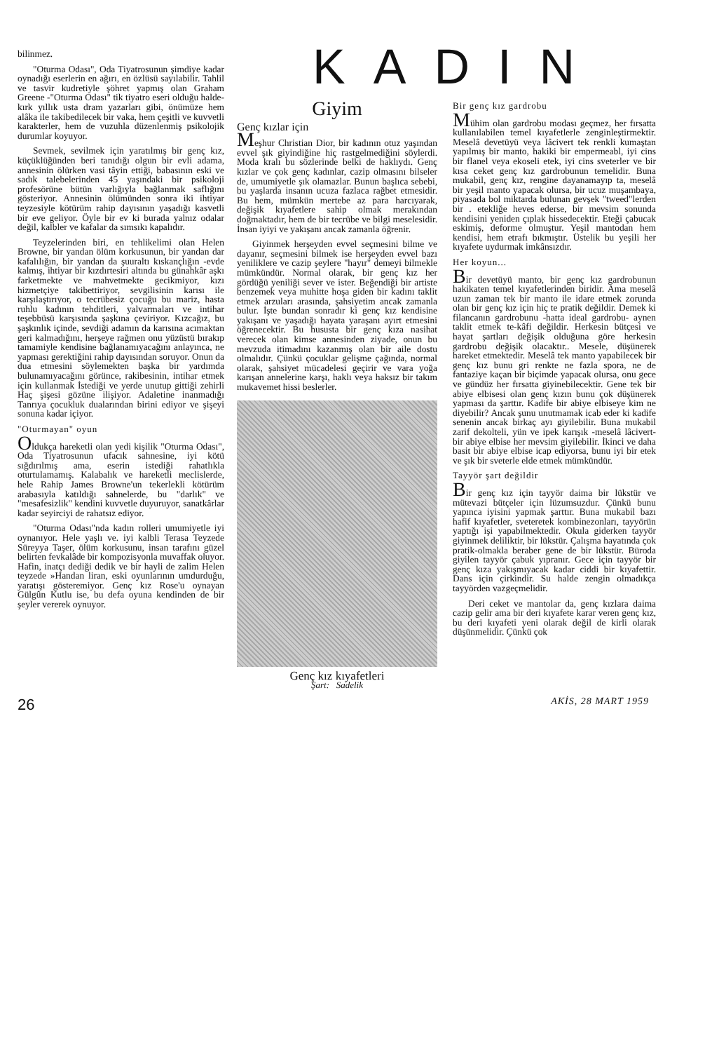bilinmez.
"Oturma Odası", Oda Tiyatrosunun şimdiye kadar oynadığı eserlerin en ağırı, en özlüsü sayılabilir. Tahlil ve tasvir kudretiyle şöhret yapmış olan Graham Greene -"Oturma Odası" tik tiyatro eseri olduğu halde- kırk yıllık usta dram yazarları gibi, önümüze hem alâka ile takibedilecek bir vaka, hem çeşitli ve kuvvetli karakterler, hem de vuzuhla düzenlenmiş psikolojik durumlar koyuyor.
Sevmek, sevilmek için yaratılmış bir genç kız, küçüklüğünden beri tanıdığı olgun bir evli adama, annesinin ölürken vasi tâyin ettiği, babasının eski ve sadık talebelerinden 45 yaşındaki bir psikoloji profesörüne bütün varlığıyla bağlanmak saflığını gösteriyor. Annesinin ölümünden sonra iki ihtiyar teyzesiyle kötürüm rahip dayısının yaşadığı kasvetli bir eve geliyor. Öyle bir ev ki burada yalnız odalar değil, kalbler ve kafalar da sımsıkı kapalıdır.
Teyzelerinden biri, en tehlikelimi olan Helen Browne, bir yandan ölüm korkusunun, bir yandan dar kafalılığın, bir yandan da şuuraltı kıskançlığın -evde kalmış, ihtiyar bir kızdırtesiri altında bu günahkâr aşkı farketmekte ve mahvetmekte gecikmiyor, kızı hizmetçiye takibettiriyor, sevgilisinin karısı ile karşılaştırıyor, o tecrübesiz çocuğu bu mariz, hasta ruhlu kadının tehditleri, yalvarmaları ve intihar teşebbüsü karşısında şaşkına çeviriyor. Kızcağız, bu şaşkınlık içinde, sevdiği adamın da karısına acımaktan geri kalmadığını, herşeye rağmen onu yüzüstü bırakıp tamamiyle kendisine bağlanamıyacağını anlayınca, ne yapması gerektiğini rahip dayısından soruyor. Onun da dua etmesini söylemekten başka bir yardımda bulunamıyacağını görünce, rakibesinin, intihar etmek için kullanmak İstediği ve yerde unutup gittiği zehirli Haç şişesi gözüne ilişiyor. Adaletine inanmadığı Tanrıya çocukluk dualarından birini ediyor ve şişeyi sonuna kadar içiyor.
"Oturmayan" oyun
Oldukça hareketli olan yedi kişilik "Oturma Odası", Oda Tiyatrosunun ufacık sahnesine, iyi kötü sığdırılmış ama, eserin istediği rahatlıkla oturtulamamış. Kalabalık ve hareketli meclislerde, hele Rahip James Browne'un tekerlekli kötürüm arabasıyla katıldığı sahnelerde, bu "darlık" ve "mesafesizlik" kendini kuvvetle duyuruyor, sanatkârlar kadar seyirciyi de rahatsız ediyor.
"Oturma Odası"nda kadın rolleri umumiyetle iyi oynanıyor. Hele yaşlı ve. iyi kalbli Terasa Teyzede Süreyya Taşer, ölüm korkusunu, insan tarafını güzel belirten fevkalâde bir kompozisyonla muvaffak oluyor. Hafin, inatçı dediği dedik ve bir hayli de zalim Helen teyzede »Handan liran, eski oyunlarının umdurduğu, yaratışı gösteremiyor. Genç kız Rose'u oynayan Gülgûn Kutlu ise, bu defa oyuna kendinden de bir şeyler vererek oynuyor.
KADIN
Giyim
Genç kızlar için
Meşhur Christian Dior, bir kadının otuz yaşından evvel şık giyindiğine hiç rastgelmediğini söylerdi. Moda kralı bu sözlerinde belki de haklıydı. Genç kızlar ve çok genç kadınlar, cazip olmasını bilseler de, umumiyetle şık olamazlar. Bunun başlıca sebebi, bu yaşlarda insanın ucuza fazlaca rağbet etmesidir. Bu hem, mümkün mertebe az para harcıyarak, değişik kıyafetlere sahip olmak merakından doğmaktadır, hem de bir tecrübe ve bilgi meselesidir. İnsan iyiyi ve yakışanı ancak zamanla öğrenir.
Giyinmek herşeyden evvel seçmesini bilme ve dayanır, seçmesini bilmek ise herşeyden evvel bazı yeniliklere ve cazip şeylere "hayır" demeyi bilmekle mümkündür. Normal olarak, bir genç kız her gördüğü yeniliği sever ve ister. Beğendiği bir artiste benzemek veya muhitte hoşa giden bir kadını taklit etmek arzuları arasında, şahsiyetim ancak zamanla bulur. İşte bundan sonradır ki genç kız kendisine yakışanı ve yaşadığı hayata yaraşanı ayırt etmesini öğrenecektir. Bu hususta bir genç kıza nasihat verecek olan kimse annesinden ziyade, onun bu mevzuda itimadını kazanmış olan bir aile dostu olmalıdır. Çünkü çocuklar gelişme çağında, normal olarak, şahsiyet mücadelesi geçirir ve vara yoğa karışan annelerine karşı, haklı veya haksız bir takım mukavemet hissi beslerler.
Genç kız kıyafetleri
Şart: Sadelik
Bir genç kız gardrobu
Mühim olan gardrobu modası geçmez, her fırsatta kullanılabilen temel kıyafetlerle zenginleştirmektir. Meselâ devetüyü veya lâcivert tek renkli kumaştan yapılmış bir manto, hakiki bir empermeabl, iyi cins bir flanel veya ekoseli etek, iyi cins sveterler ve bir kısa ceket genç kız gardrobunun temelidir. Buna mukabil, genç kız, rengine dayanamayıp ta, meselâ bir yeşil manto yapacak olursa, bir ucuz muşambaya, piyasada bol miktarda bulunan gevşek "tweed"lerden bir . etekliğe heves ederse, bir mevsim sonunda kendisini yeniden çıplak hissedecektir. Eteği çabucak eskimiş, deforme olmuştur. Yeşil mantodan hem kendisi, hem etrafı bıkmıştır. Üstelik bu yeşili her kıyafete uydurmak imkânsızdır.
Her koyun...
Bir devetüyü manto, bir genç kız gardrobunun hakikaten temel kıyafetlerinden biridir. Ama meselâ uzun zaman tek bir manto ile idare etmek zorunda olan bir genç kız için hiç te pratik değildir. Demek ki filancanın gardrobunu -hatta ideal gardrobu- aynen taklit etmek te-kâfi değildir. Herkesin bütçesi ve hayat şartları değişik olduğuna göre herkesin gardrobu değişik olacaktır.. Mesele, düşünerek hareket etmektedir. Meselâ tek manto yapabilecek bir genç kız bunu gri renkte ne fazla spora, ne de fantaziye kaçan bir biçimde yapacak olursa, onu gece ve gündüz her fırsatta giyinebilecektir. Gene tek bir abiye elbisesi olan genç kızın bunu çok düşünerek yapması da şarttır. Kadife bir abiye elbiseye kim ne diyebilir? Ancak şunu unutmamak icab eder ki kadife senenin ancak birkaç ayı giyilebilir. Buna mukabil zarif dekolteli, yün ve ipek karışık -meselâ lâcivert- bir abiye elbise her mevsim giyilebilir. İkinci ve daha basit bir abiye elbise icap ediyorsa, bunu iyi bir etek ve şık bir sveterle elde etmek mümkündür.
Tayyör şart değildir
Bir genç kız için tayyör daima bir lükstür ve mütevazi bütçeler için lüzumsuzdur. Çünkü bunu yapınca iyisini yapmak şarttır. Buna mukabil bazı hafif kıyafetler, sveteretek kombinezonları, tayyörün yaptığı işi yapabilmektedir. Okula giderken tayyör giyinmek deliliktir, bir lükstür. Çalışma hayatında çok pratik-olmakla beraber gene de bir lükstür. Büroda giyilen tayyör çabuk yıpranır. Gece için tayyör bir genç kıza yakışmıyacak kadar ciddi bir kıyafettir. Dans için çirkindir. Su halde zengin olmadıkça tayyörden vazgeçmelidir.
Deri ceket ve mantolar da, genç kızlara daima cazip gelir ama bir deri kıyafete karar veren genç kız, bu deri kıyafeti yeni olarak değil de kirli olarak düşünmelidir. Çünkü çok
26 AKİS, 28 MART 1959